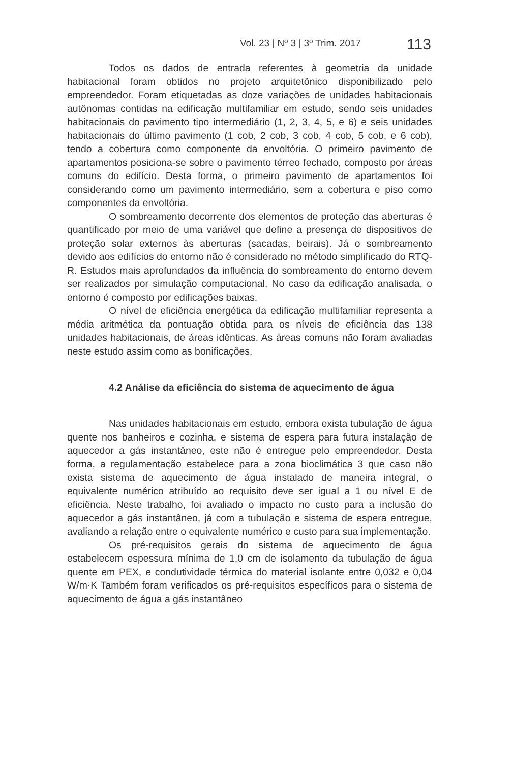Vol. 23 | Nº 3 | 3º Trim. 2017 113
Todos os dados de entrada referentes à geometria da unidade habitacional foram obtidos no projeto arquitetônico disponibilizado pelo empreendedor. Foram etiquetadas as doze variações de unidades habitacionais autônomas contidas na edificação multifamiliar em estudo, sendo seis unidades habitacionais do pavimento tipo intermediário (1, 2, 3, 4, 5, e 6) e seis unidades habitacionais do último pavimento (1 cob, 2 cob, 3 cob, 4 cob, 5 cob, e 6 cob), tendo a cobertura como componente da envoltória. O primeiro pavimento de apartamentos posiciona-se sobre o pavimento térreo fechado, composto por áreas comuns do edifício. Desta forma, o primeiro pavimento de apartamentos foi considerando como um pavimento intermediário, sem a cobertura e piso como componentes da envoltória.
O sombreamento decorrente dos elementos de proteção das aberturas é quantificado por meio de uma variável que define a presença de dispositivos de proteção solar externos às aberturas (sacadas, beirais). Já o sombreamento devido aos edifícios do entorno não é considerado no método simplificado do RTQ-R. Estudos mais aprofundados da influência do sombreamento do entorno devem ser realizados por simulação computacional. No caso da edificação analisada, o entorno é composto por edificações baixas.
O nível de eficiência energética da edificação multifamiliar representa a média aritmética da pontuação obtida para os níveis de eficiência das 138 unidades habitacionais, de áreas idênticas. As áreas comuns não foram avaliadas neste estudo assim como as bonificações.
4.2 Análise da eficiência do sistema de aquecimento de água
Nas unidades habitacionais em estudo, embora exista tubulação de água quente nos banheiros e cozinha, e sistema de espera para futura instalação de aquecedor a gás instantâneo, este não é entregue pelo empreendedor. Desta forma, a regulamentação estabelece para a zona bioclimática 3 que caso não exista sistema de aquecimento de água instalado de maneira integral, o equivalente numérico atribuído ao requisito deve ser igual a 1 ou nível E de eficiência. Neste trabalho, foi avaliado o impacto no custo para a inclusão do aquecedor a gás instantâneo, já com a tubulação e sistema de espera entregue, avaliando a relação entre o equivalente numérico e custo para sua implementação.
Os pré-requisitos gerais do sistema de aquecimento de água estabelecem espessura mínima de 1,0 cm de isolamento da tubulação de água quente em PEX, e condutividade térmica do material isolante entre 0,032 e 0,04 W/m·K Também foram verificados os pré-requisitos específicos para o sistema de aquecimento de água a gás instantâneo